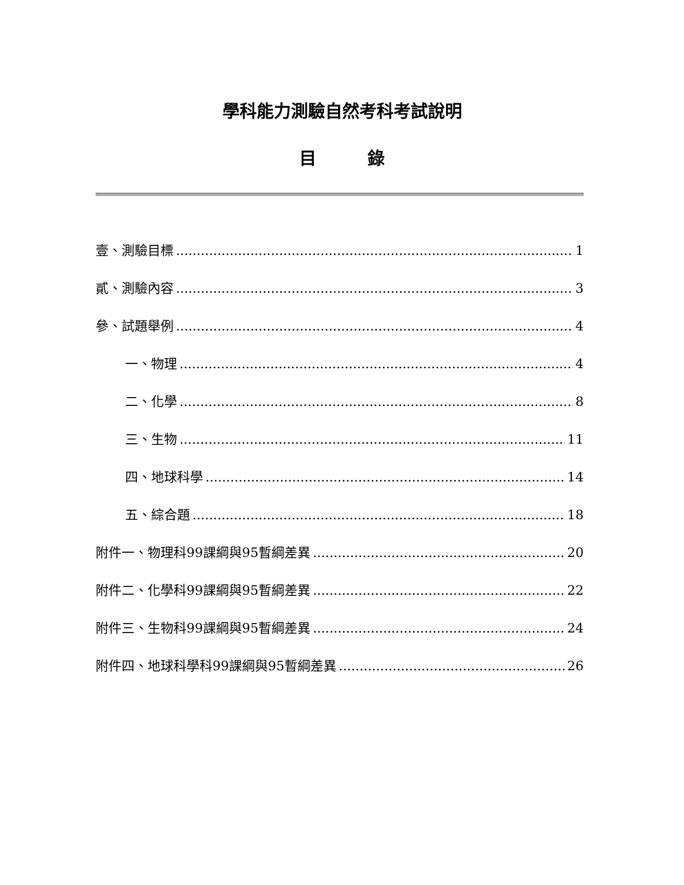學科能力測驗自然考科考試說明
目　　　錄
壹、測驗目標 1
貳、測驗內容 3
參、試題舉例 4
一、物理 4
二、化學 8
三、生物 11
四、地球科學 14
五、綜合題 18
附件一、物理科99課綱與95暫綱差異 20
附件二、化學科99課綱與95暫綱差異 22
附件三、生物科99課綱與95暫綱差異 24
附件四、地球科學科99課綱與95暫綱差異 26